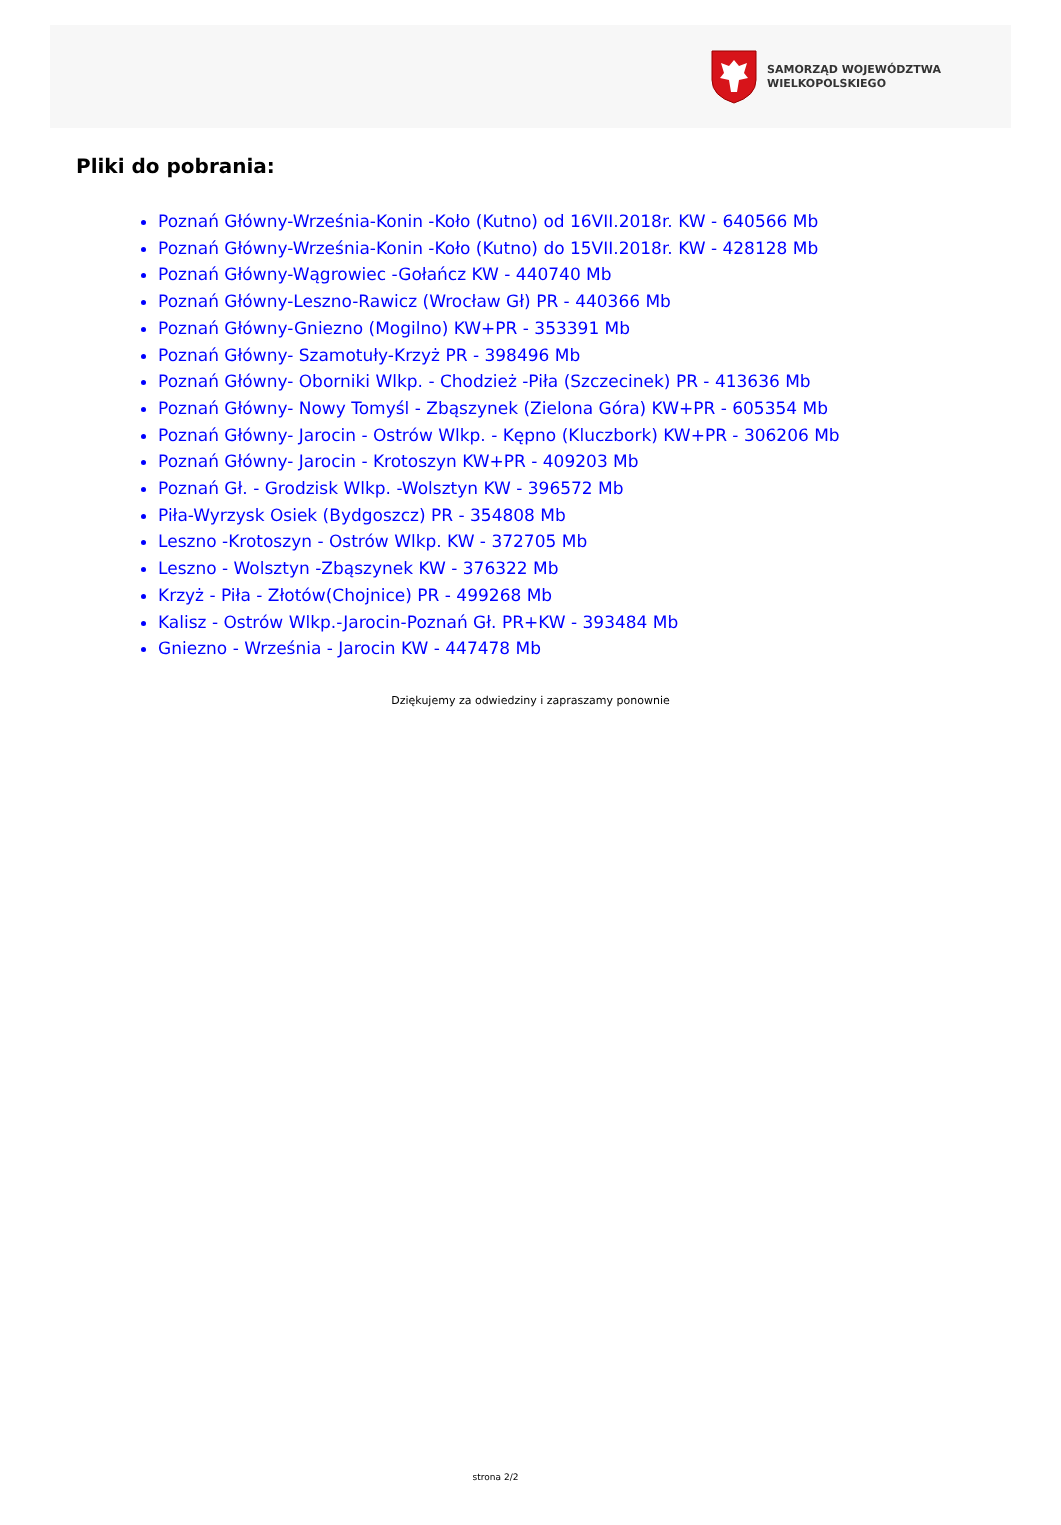SAMORZĄD WOJEWÓDZTWA
WIELKOPOLSKIEGO
Pliki do pobrania:
Poznań Główny-Września-Konin -Koło (Kutno) od 16VII.2018r. KW - 640566 Mb
Poznań Główny-Września-Konin -Koło (Kutno) do 15VII.2018r. KW - 428128 Mb
Poznań Główny-Wągrowiec -Gołańcz KW - 440740 Mb
Poznań Główny-Leszno-Rawicz (Wrocław Gł) PR - 440366 Mb
Poznań Główny-Gniezno (Mogilno) KW+PR - 353391 Mb
Poznań Główny- Szamotuły-Krzyż PR - 398496 Mb
Poznań Główny- Oborniki Wlkp. - Chodzież -Piła (Szczecinek) PR - 413636 Mb
Poznań Główny- Nowy Tomyśl - Zbąszynek (Zielona Góra) KW+PR - 605354 Mb
Poznań Główny- Jarocin - Ostrów Wlkp. - Kępno (Kluczbork) KW+PR - 306206 Mb
Poznań Główny- Jarocin - Krotoszyn KW+PR - 409203 Mb
Poznań Gł. - Grodzisk Wlkp. -Wolsztyn KW - 396572 Mb
Piła-Wyrzysk Osiek (Bydgoszcz) PR - 354808 Mb
Leszno -Krotoszyn - Ostrów Wlkp. KW - 372705 Mb
Leszno - Wolsztyn -Zbąszynek KW - 376322 Mb
Krzyż - Piła - Złotów(Chojnice) PR - 499268 Mb
Kalisz - Ostrów Wlkp.-Jarocin-Poznań Gł. PR+KW - 393484 Mb
Gniezno - Września - Jarocin KW - 447478 Mb
Dziękujemy za odwiedziny i zapraszamy ponownie
strona 2/2